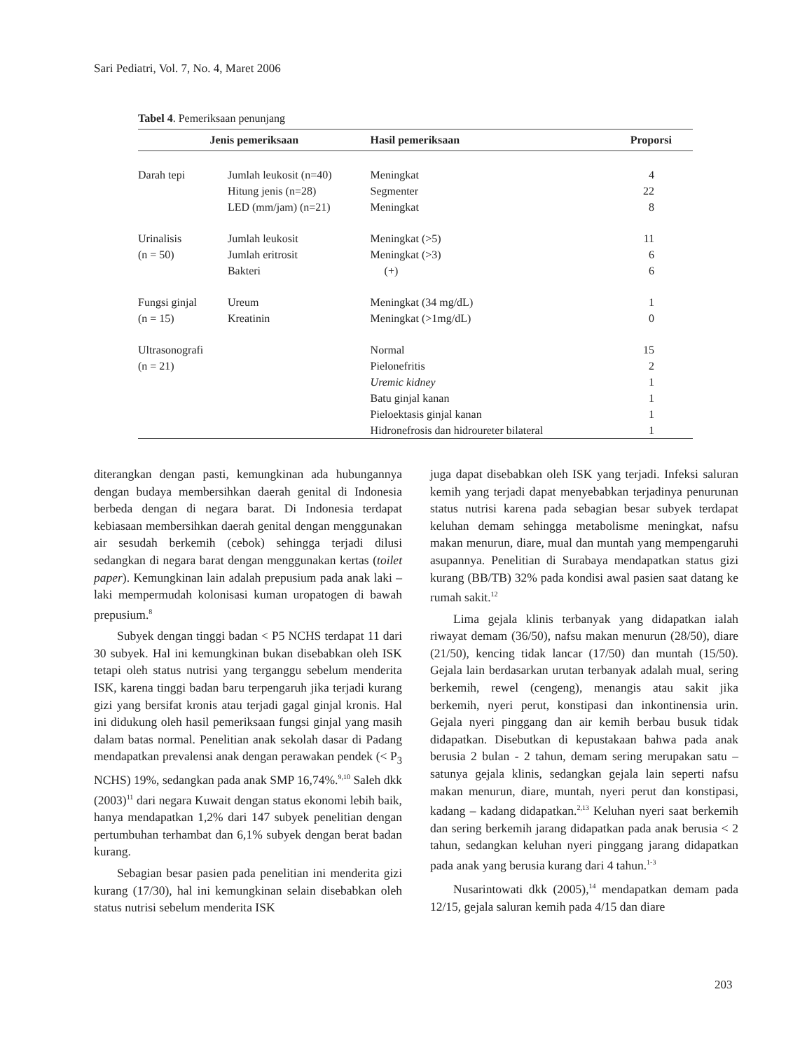Sari Pediatri, Vol. 7, No. 4, Maret 2006
Tabel 4. Pemeriksaan penunjang
| Jenis pemeriksaan | | Hasil pemeriksaan | Proporsi |
| --- | --- | --- | --- |
| Darah tepi | Jumlah leukosit (n=40) | Meningkat | 4 |
| | Hitung jenis (n=28) | Segmenter | 22 |
| | LED (mm/jam) (n=21) | Meningkat | 8 |
| Urinalisis | Jumlah leukosit | Meningkat (>5) | 11 |
| (n = 50) | Jumlah eritrosit | Meningkat (>3) | 6 |
| | Bakteri | (+) | 6 |
| Fungsi ginjal | Ureum | Meningkat (34 mg/dL) | 1 |
| (n = 15) | Kreatinin | Meningkat (>1mg/dL) | 0 |
| Ultrasonografi | | Normal | 15 |
| (n = 21) | | Pielonefritis | 2 |
| | | Uremic kidney | 1 |
| | | Batu ginjal kanan | 1 |
| | | Pieloektasis ginjal kanan | 1 |
| | | Hidronefrosis dan hidroureter bilateral | 1 |
diterangkan dengan pasti, kemungkinan ada hubungannya dengan budaya membersihkan daerah genital di Indonesia berbeda dengan di negara barat. Di Indonesia terdapat kebiasaan membersihkan daerah genital dengan menggunakan air sesudah berkemih (cebok) sehingga terjadi dilusi sedangkan di negara barat dengan menggunakan kertas (toilet paper). Kemungkinan lain adalah prepusium pada anak laki – laki mempermudah kolonisasi kuman uropatogen di bawah prepusium.<sup>8</sup>
Subyek dengan tinggi badan < P5 NCHS terdapat 11 dari 30 subyek. Hal ini kemungkinan bukan disebabkan oleh ISK tetapi oleh status nutrisi yang terganggu sebelum menderita ISK, karena tinggi badan baru terpengaruh jika terjadi kurang gizi yang bersifat kronis atau terjadi gagal ginjal kronis. Hal ini didukung oleh hasil pemeriksaan fungsi ginjal yang masih dalam batas normal. Penelitian anak sekolah dasar di Padang mendapatkan prevalensi anak dengan perawakan pendek (< P<sub>3</sub> NCHS) 19%, sedangkan pada anak SMP 16,74%.<sup>9,10</sup> Saleh dkk (2003)<sup>11</sup> dari negara Kuwait dengan status ekonomi lebih baik, hanya mendapatkan 1,2% dari 147 subyek penelitian dengan pertumbuhan terhambat dan 6,1% subyek dengan berat badan kurang.
Sebagian besar pasien pada penelitian ini menderita gizi kurang (17/30), hal ini kemungkinan selain disebabkan oleh status nutrisi sebelum menderita ISK
juga dapat disebabkan oleh ISK yang terjadi. Infeksi saluran kemih yang terjadi dapat menyebabkan terjadinya penurunan status nutrisi karena pada sebagian besar subyek terdapat keluhan demam sehingga metabolisme meningkat, nafsu makan menurun, diare, mual dan muntah yang mempengaruhi asupannya. Penelitian di Surabaya mendapatkan status gizi kurang (BB/TB) 32% pada kondisi awal pasien saat datang ke rumah sakit.<sup>12</sup>
Lima gejala klinis terbanyak yang didapatkan ialah riwayat demam (36/50), nafsu makan menurun (28/50), diare (21/50), kencing tidak lancar (17/50) dan muntah (15/50). Gejala lain berdasarkan urutan terbanyak adalah mual, sering berkemih, rewel (cengeng), menangis atau sakit jika berkemih, nyeri perut, konstipasi dan inkontinensia urin. Gejala nyeri pinggang dan air kemih berbau busuk tidak didapatkan. Disebutkan di kepustakaan bahwa pada anak berusia 2 bulan - 2 tahun, demam sering merupakan satu – satunya gejala klinis, sedangkan gejala lain seperti nafsu makan menurun, diare, muntah, nyeri perut dan konstipasi, kadang – kadang didapatkan.<sup>2,13</sup> Keluhan nyeri saat berkemih dan sering berkemih jarang didapatkan pada anak berusia < 2 tahun, sedangkan keluhan nyeri pinggang jarang didapatkan pada anak yang berusia kurang dari 4 tahun.<sup>1-3</sup>
Nusarintowati dkk (2005),<sup>14</sup> mendapatkan demam pada 12/15, gejala saluran kemih pada 4/15 dan diare
203